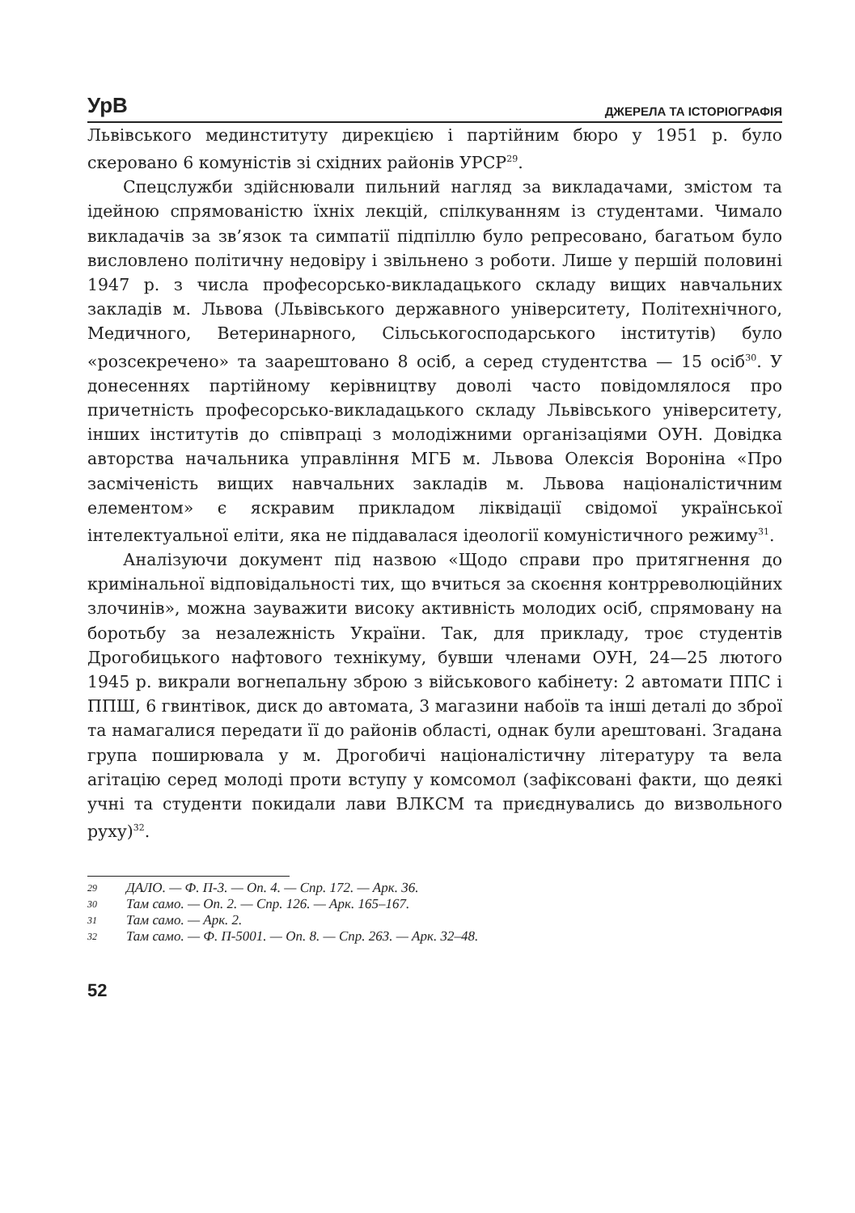УрВ ДЖЕРЕЛА ТА ІСТОРІОГРАФІЯ
Львівського мединституту дирекцією і партійним бюро у 1951 р. було скеровано 6 комуністів зі східних районів УРСР<sup>29</sup>.
Спецслужби здійснювали пильний нагляд за викладачами, змістом та ідейною спрямованістю їхніх лекцій, спілкуванням із студентами. Чимало викладачів за зв’язок та симпатії підпіллю було репресовано, багатьом було висловлено політичну недовіру і звільнено з роботи. Лише у першій половині 1947 р. з числа професорсько-викладацького складу вищих навчальних закладів м. Львова (Львівського державного університету, Політехнічного, Медичного, Ветеринарного, Сільськогосподарського інститутів) було «розсекречено» та заарештовано 8 осіб, а серед студентства — 15 осіб<sup>30</sup>. У донесеннях партійному керівництву доволі часто повідомлялося про причетність професорсько-викладацького складу Львівського університету, інших інститутів до співпраці з молодіжними організаціями ОУН. Довідка авторства начальника управління МГБ м. Львова Олексія Вороніна «Про засміченість вищих навчальних закладів м. Львова націоналістичним елементом» є яскравим прикладом ліквідації свідомої української інтелектуальної еліти, яка не піддавалася ідеології комуністичного режиму<sup>31</sup>.
Аналізуючи документ під назвою «Щодо справи про притягнення до кримінальної відповідальності тих, що вчиться за скоєння контрреволюційних злочинів», можна зауважити високу активність молодих осіб, спрямовану на боротьбу за незалежність України. Так, для прикладу, троє студентів Дрогобицького нафтового технікуму, бувши членами ОУН, 24—25 лютого 1945 р. викрали вогнепальну зброю з військового кабінету: 2 автомати ППС і ППШ, 6 гвинтівок, диск до автомата, 3 магазини набоїв та інші деталі до зброї та намагалися передати її до районів області, однак були арештовані. Згадана група поширювала у м. Дрогобичі націоналістичну літературу та вела агітацію серед молоді проти вступу у комсомол (зафіксовані факти, що деякі учні та студенти покидали лави ВЛКСМ та приєднувались до визвольного руху)<sup>32</sup>.
29 ДАЛО. — Ф. П-3. — Оп. 4. — Спр. 172. — Арк. 36.
30 Там само. — Оп. 2. — Спр. 126. — Арк. 165–167.
31 Там само. — Арк. 2.
32 Там само. — Ф. П-5001. — Оп. 8. — Спр. 263. — Арк. 32–48.
52